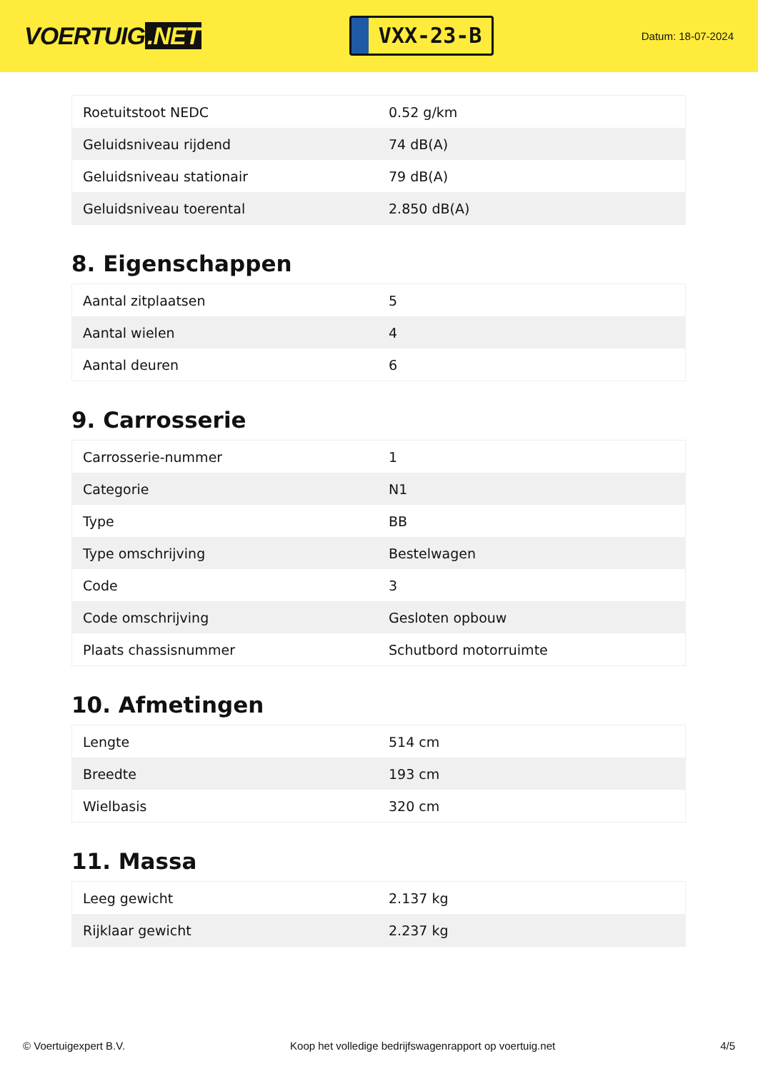VOERTUIG.NET
VXX-23-B
Datum: 18-07-2024
| Roetuitstoot NEDC | 0.52 g/km |
| Geluidsniveau rijdend | 74 dB(A) |
| Geluidsniveau stationair | 79 dB(A) |
| Geluidsniveau toerental | 2.850 dB(A) |
8. Eigenschappen
| Aantal zitplaatsen | 5 |
| Aantal wielen | 4 |
| Aantal deuren | 6 |
9. Carrosserie
| Carrosserie-nummer | 1 |
| Categorie | N1 |
| Type | BB |
| Type omschrijving | Bestelwagen |
| Code | 3 |
| Code omschrijving | Gesloten opbouw |
| Plaats chassisnummer | Schutbord motorruimte |
10. Afmetingen
| Lengte | 514 cm |
| Breedte | 193 cm |
| Wielbasis | 320 cm |
11. Massa
| Leeg gewicht | 2.137 kg |
| Rijklaar gewicht | 2.237 kg |
© Voertuigexpert B.V. Koop het volledige bedrijfswagenrapport op voertuig.net 4/5